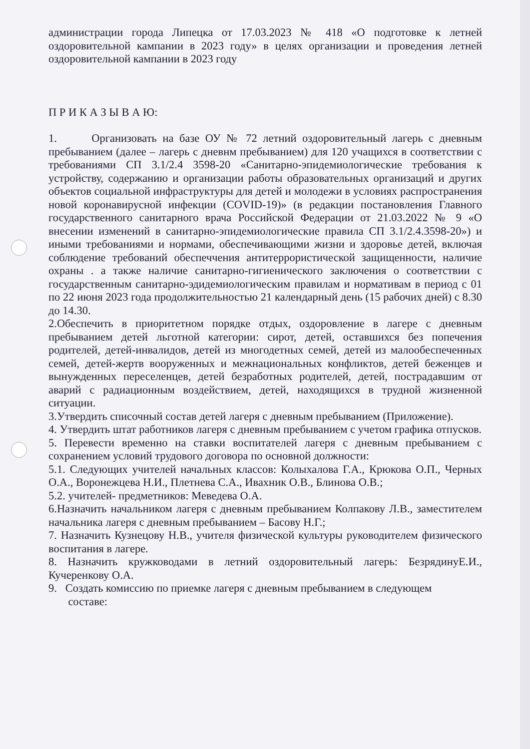администрации города Липецка от 17.03.2023 № 418 «О подготовке к летней оздоровительной кампании в 2023 году» в целях организации и проведения летней оздоровительной кампании в 2023 году
П Р И К А З Ы В А Ю:
1. Организовать на базе ОУ № 72 летний оздоровительный лагерь с дневным пребыванием (далее – лагерь с дневнм пребыванием) для 120 учащихся в соответствии с требованиями СП 3.1/2.4 3598-20 «Санитарно-эпидемиологические требования к устройству, содержанию и организации работы образовательных организаций и других объектов социальной инфраструктуры для детей и молодежи в условиях распространения новой коронавирусной инфекции (COVID-19)» (в редакции постановления Главного государственного санитарного врача Российской Федерации от 21.03.2022 № 9 «О внесении изменений в санитарно-эпидемиологические правила СП 3.1/2.4.3598-20») и иными требованиями и нормами, обеспечивающими жизни и здоровье детей, включая соблюдение требований обеспеччения антитеррористической защищенности, наличие охраны . а также наличие санитарно-гигиенического заключения о соответствии с государственным санитарно-эдидемиологическим правилам и нормативам в период с 01 по 22 июня 2023 года продолжительностью 21 календарный день (15 рабочих дней) с 8.30 до 14.30.
2.Обеспечить в приоритетном порядке отдых, оздоровление в лагере с дневным пребыванием детей льготной категории: сирот, детей, оставшихся без попечения родителей, детей-инвалидов, детей из многодетных семей, детей из малообеспеченных семей, детей-жертв вооруженных и межнациональных конфликтов, детей беженцев и вынужденных переселенцев, детей безработных родителей, детей, пострадавшим от аварий с радиационным воздействием, детей, находящихся в трудной жизненной ситуации.
3.Утвердить списочный состав детей лагеря с дневным пребыванием (Приложение).
4. Утвердить штат работников лагеря с дневным пребыванием с учетом графика отпусков.
5. Перевести временно на ставки воспитателей лагеря с дневным пребыванием с сохранением условий трудового договора по основной должности:
5.1. Следующих учителей начальных классов: Колыхалова Г.А., Крюкова О.П., Черных О.А., Воронежцева Н.И., Плетнева С.А., Ивахник О.В., Блинова О.В.;
5.2. учителей- предметников: Меведева О.А.
6.Назначить начальником лагеря с дневным пребыванием Колпакову Л.В., заместителем начальника лагеря с дневным пребыванием – Басову Н.Г.;
7. Назначить Кузнецову Н.В., учителя физической культуры руководителем физического воспитания в лагере.
8. Назначить кружководами в летний оздоровительный лагерь: БезрядинуЕ.И., Кучеренкову О.А.
9. Создать комиссию по приемке лагеря с дневным пребыванием в следующем
составе: